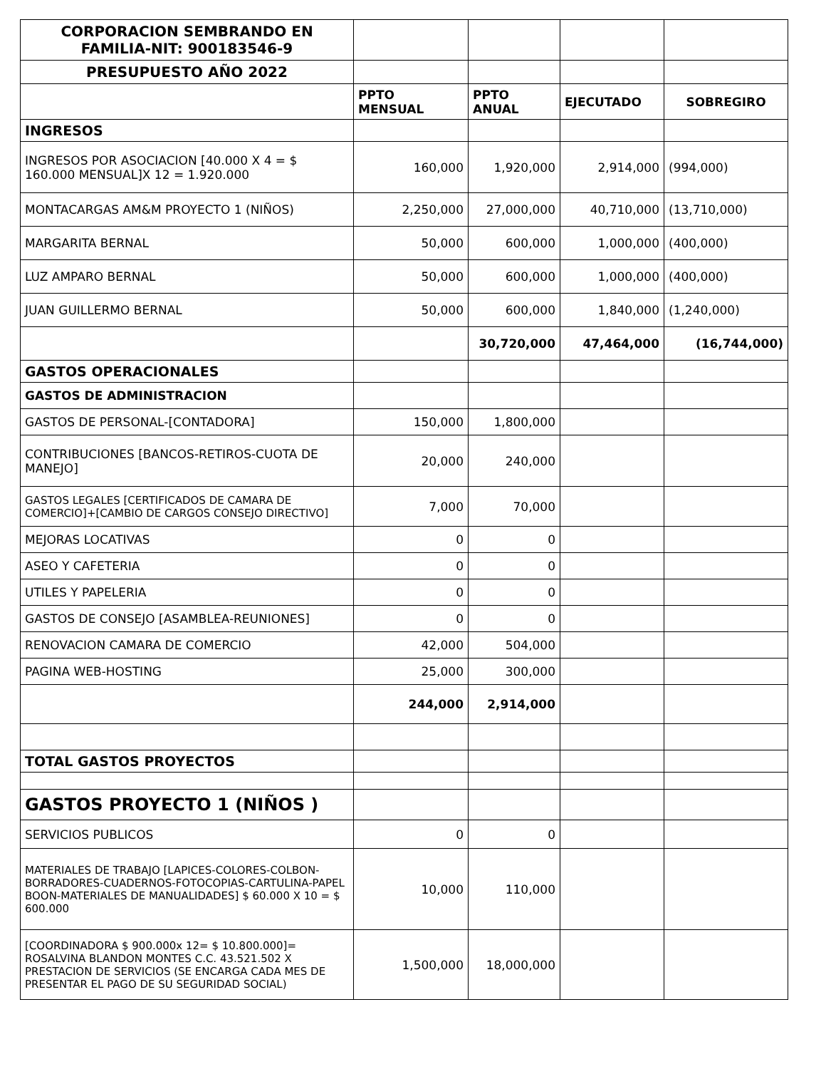| CORPORACION SEMBRANDO EN FAMILIA-NIT: 900183546-9 | | | | |
| PRESUPUESTO AÑO 2022 | | | | |
| | PPTO MENSUAL | PPTO ANUAL | EJECUTADO | SOBREGIRO |
| INGRESOS | | | | |
| INGRESOS POR ASOCIACION [40.000 X 4 = $ 160.000 MENSUAL]X 12 = 1.920.000 | 160,000 | 1,920,000 | 2,914,000 | (994,000) |
| MONTACARGAS AM&M PROYECTO 1 (NIÑOS) | 2,250,000 | 27,000,000 | 40,710,000 | (13,710,000) |
| MARGARITA BERNAL | 50,000 | 600,000 | 1,000,000 | (400,000) |
| LUZ AMPARO BERNAL | 50,000 | 600,000 | 1,000,000 | (400,000) |
| JUAN GUILLERMO BERNAL | 50,000 | 600,000 | 1,840,000 | (1,240,000) |
| | | 30,720,000 | 47,464,000 | (16,744,000) |
| GASTOS OPERACIONALES | | | | |
| GASTOS DE ADMINISTRACION | | | | |
| GASTOS DE PERSONAL-[CONTADORA] | 150,000 | 1,800,000 | | |
| CONTRIBUCIONES [BANCOS-RETIROS-CUOTA DE MANEJO] | 20,000 | 240,000 | | |
| GASTOS LEGALES [CERTIFICADOS DE CAMARA DE COMERCIO]+[CAMBIO DE CARGOS CONSEJO DIRECTIVO] | 7,000 | 70,000 | | |
| MEJORAS LOCATIVAS | 0 | 0 | | |
| ASEO Y CAFETERIA | 0 | 0 | | |
| UTILES Y PAPELERIA | 0 | 0 | | |
| GASTOS DE CONSEJO [ASAMBLEA-REUNIONES] | 0 | 0 | | |
| RENOVACION CAMARA DE COMERCIO | 42,000 | 504,000 | | |
| PAGINA WEB-HOSTING | 25,000 | 300,000 | | |
| | 244,000 | 2,914,000 | | |
| TOTAL GASTOS PROYECTOS | | | | |
| GASTOS PROYECTO 1 (NIÑOS ) | | | | |
| SERVICIOS PUBLICOS | 0 | 0 | | |
| MATERIALES DE TRABAJO [LAPICES-COLORES-COLBON-BORRADORES-CUADERNOS-FOTOCOPIAS-CARTULINA-PAPEL BOON-MATERIALES DE MANUALIDADES] $ 60.000 X 10 = $ 600.000 | 10,000 | 110,000 | | |
| [COORDINADORA $ 900.000x 12= $ 10.800.000]= ROSALVINA BLANDON MONTES C.C. 43.521.502 X PRESTACION DE SERVICIOS (SE ENCARGA CADA MES DE PRESENTAR EL PAGO DE SU SEGURIDAD SOCIAL) | 1,500,000 | 18,000,000 | | |